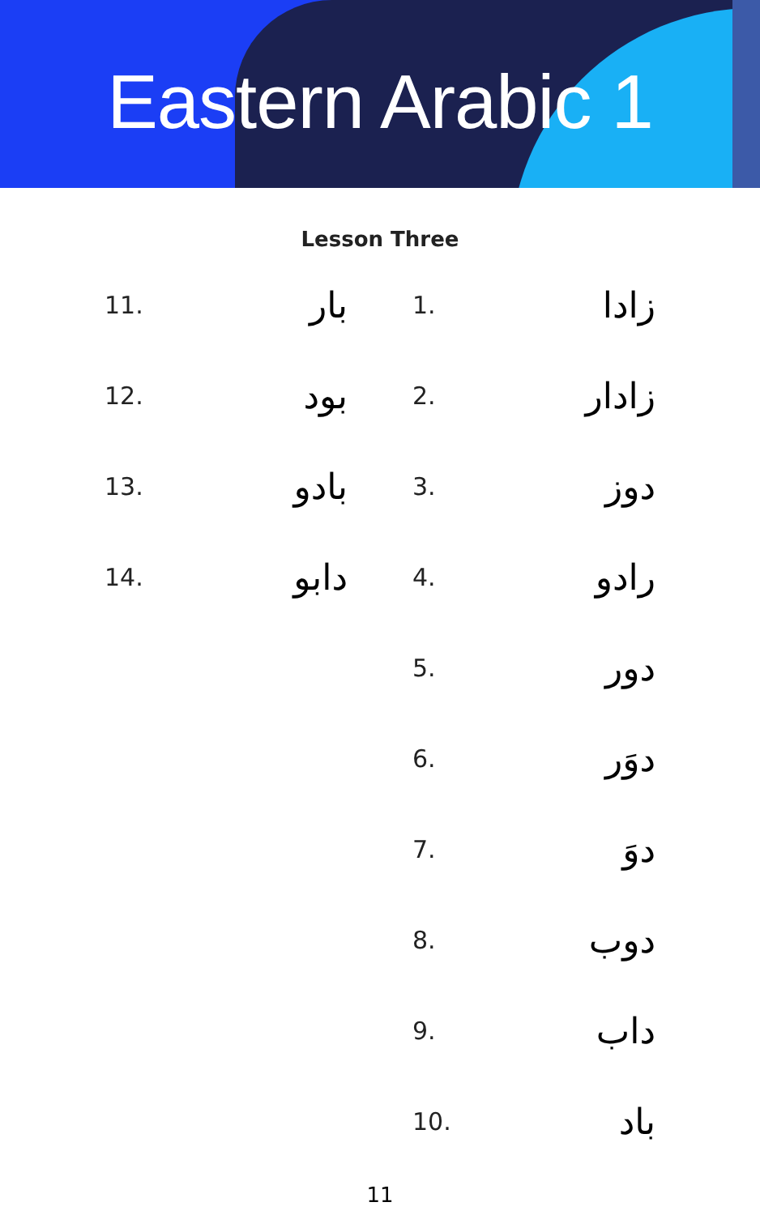Eastern Arabic 1
Lesson Three
1. زادا
2. زادار
3. دوز
4. رادو
5. دور
6. دوَر
7. دوَ
8. دوب
9. داب
10. باد
11. بار
12. بود
13. بادو
14. دابو
11